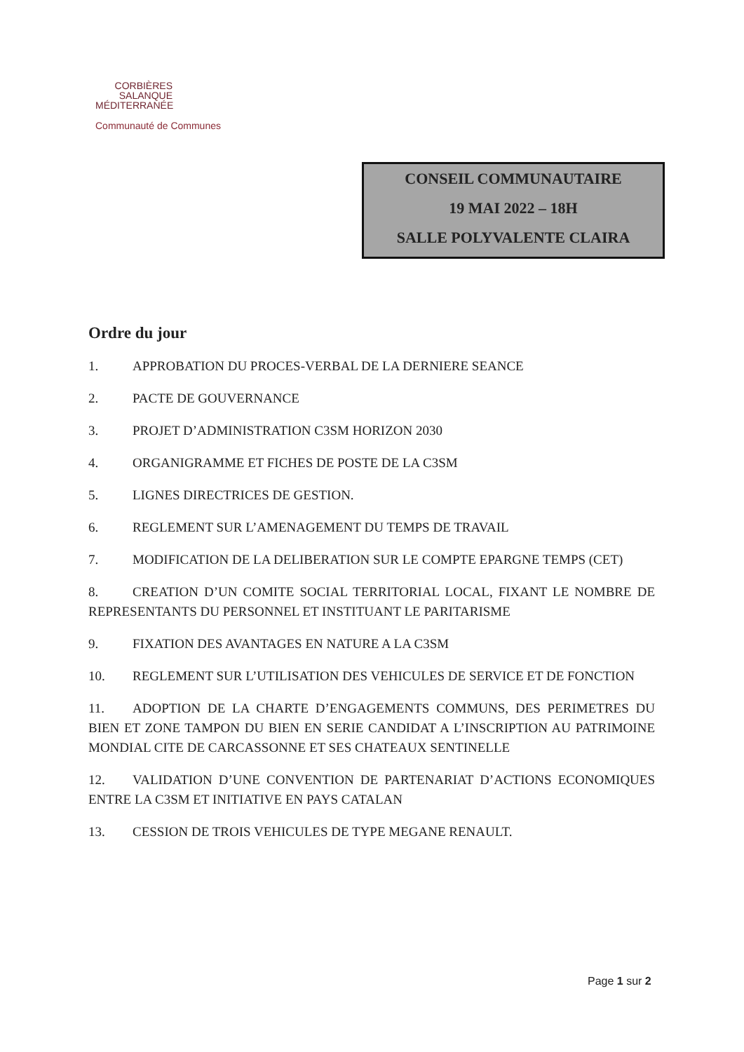CORBIÈRES
SALANQUE
MÉDITERRANÉE
Communauté de Communes
CONSEIL COMMUNAUTAIRE
19 MAI 2022 – 18H
SALLE POLYVALENTE CLAIRA
Ordre du jour
1. APPROBATION DU PROCES-VERBAL DE LA DERNIERE SEANCE
2. PACTE DE GOUVERNANCE
3. PROJET D’ADMINISTRATION C3SM HORIZON 2030
4. ORGANIGRAMME ET FICHES DE POSTE DE LA C3SM
5. LIGNES DIRECTRICES DE GESTION.
6. REGLEMENT SUR L’AMENAGEMENT DU TEMPS DE TRAVAIL
7. MODIFICATION DE LA DELIBERATION SUR LE COMPTE EPARGNE TEMPS (CET)
8. CREATION D’UN COMITE SOCIAL TERRITORIAL LOCAL, FIXANT LE NOMBRE DE REPRESENTANTS DU PERSONNEL ET INSTITUANT LE PARITARISME
9. FIXATION DES AVANTAGES EN NATURE A LA C3SM
10. REGLEMENT SUR L’UTILISATION DES VEHICULES DE SERVICE ET DE FONCTION
11. ADOPTION DE LA CHARTE D’ENGAGEMENTS COMMUNS, DES PERIMETRES DU BIEN ET ZONE TAMPON DU BIEN EN SERIE CANDIDAT A L’INSCRIPTION AU PATRIMOINE MONDIAL CITE DE CARCASSONNE ET SES CHATEAUX SENTINELLE
12. VALIDATION D’UNE CONVENTION DE PARTENARIAT D’ACTIONS ECONOMIQUES ENTRE LA C3SM ET INITIATIVE EN PAYS CATALAN
13. CESSION DE TROIS VEHICULES DE TYPE MEGANE RENAULT.
Page 1 sur 2